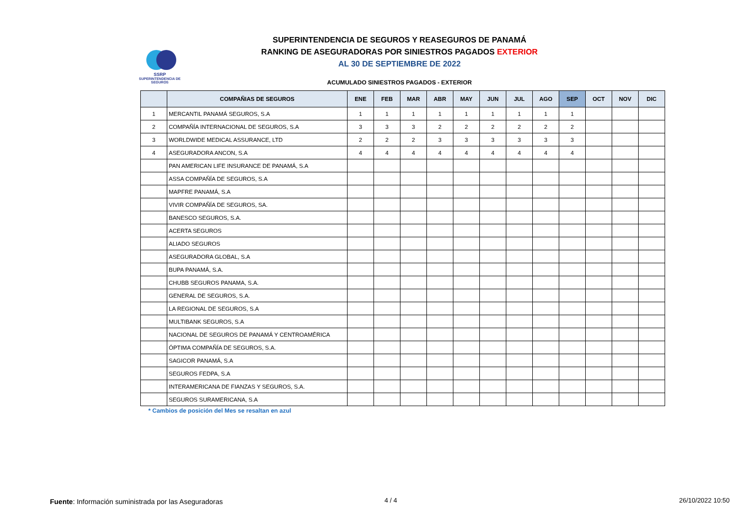SSRP
SUPERINTENDENCIA DE SEGUROS
SUPERINTENDENCIA DE SEGUROS Y REASEGUROS DE PANAMÁ
RANKING DE ASEGURADORAS POR SINIESTROS PAGADOS EXTERIOR
AL 30 DE SEPTIEMBRE DE 2022
ACUMULADO SINIESTROS PAGADOS - EXTERIOR
| | COMPAÑIAS DE SEGUROS | ENE | FEB | MAR | ABR | MAY | JUN | JUL | AGO | SEP | OCT | NOV | DIC |
| --- | --- | --- | --- | --- | --- | --- | --- | --- | --- | --- | --- | --- | --- |
| 1 | MERCANTIL PANAMÁ SEGUROS, S.A | 1 | 1 | 1 | 1 | 1 | 1 | 1 | 1 | 1 | | | |
| 2 | COMPAÑÍA INTERNACIONAL DE SEGUROS, S.A | 3 | 3 | 3 | 2 | 2 | 2 | 2 | 2 | 2 | | | |
| 3 | WORLDWIDE MEDICAL ASSURANCE, LTD | 2 | 2 | 2 | 3 | 3 | 3 | 3 | 3 | 3 | | | |
| 4 | ASEGURADORA ANCON, S.A | 4 | 4 | 4 | 4 | 4 | 4 | 4 | 4 | 4 | | | |
| | PAN AMERICAN LIFE INSURANCE DE PANAMÁ, S.A | | | | | | | | | | | | |
| | ASSA COMPAÑÍA DE SEGUROS, S.A | | | | | | | | | | | | |
| | MAPFRE PANAMÁ, S.A | | | | | | | | | | | | |
| | VIVIR COMPAÑÍA DE SEGUROS, SA. | | | | | | | | | | | | |
| | BANESCO SEGUROS, S.A. | | | | | | | | | | | | |
| | ACERTA SEGUROS | | | | | | | | | | | | |
| | ALIADO SEGUROS | | | | | | | | | | | | |
| | ASEGURADORA GLOBAL, S.A | | | | | | | | | | | | |
| | BUPA PANAMÁ, S.A. | | | | | | | | | | | | |
| | CHUBB SEGUROS PANAMA, S.A. | | | | | | | | | | | | |
| | GENERAL DE SEGUROS, S.A. | | | | | | | | | | | | |
| | LA REGIONAL DE SEGUROS, S.A | | | | | | | | | | | | |
| | MULTIBANK SEGUROS, S.A | | | | | | | | | | | | |
| | NACIONAL DE SEGUROS DE PANAMÁ Y CENTROAMÉRICA | | | | | | | | | | | | |
| | ÓPTIMA COMPAÑÍA DE SEGUROS, S.A. | | | | | | | | | | | | |
| | SAGICOR PANAMÁ, S.A | | | | | | | | | | | | |
| | SEGUROS FEDPA, S.A | | | | | | | | | | | | |
| | INTERAMERICANA DE FIANZAS Y SEGUROS, S.A. | | | | | | | | | | | | |
| | SEGUROS SURAMERICANA, S.A | | | | | | | | | | | | |
* Cambios de posición del Mes se resaltan en azul
Fuente: Información suministrada por las Aseguradoras
4 / 4 26/10/2022 10:50